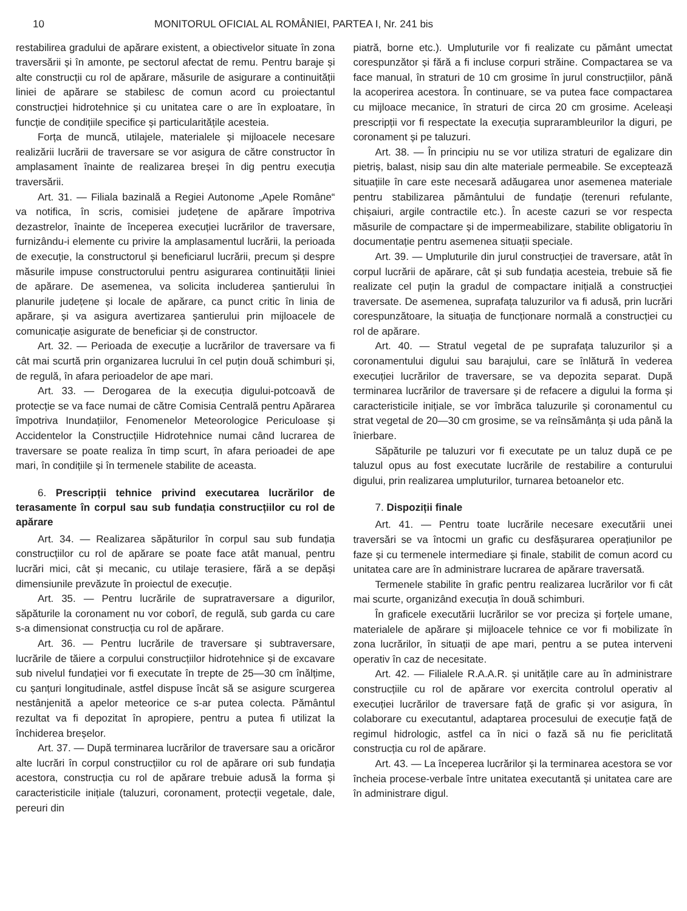10 MONITORUL OFICIAL AL ROMÂNIEI, PARTEA I, Nr. 241 bis
restabilirea gradului de apărare existent, a obiectivelor situate în zona traversării și în amonte, pe sectorul afectat de remu. Pentru baraje și alte construcții cu rol de apărare, măsurile de asigurare a continuității liniei de apărare se stabilesc de comun acord cu proiectantul construcției hidrotehnice și cu unitatea care o are în exploatare, în funcție de condițiile specifice și particularitățile acesteia.
Forța de muncă, utilajele, materialele și mijloacele necesare realizării lucrării de traversare se vor asigura de către constructor în amplasament înainte de realizarea breșei în dig pentru execuția traversării.
Art. 31. — Filiala bazinală a Regiei Autonome „Apele Române“ va notifica, în scris, comisiei județene de apărare împotriva dezastrelor, înainte de începerea execuției lucrărilor de traversare, furnizându-i elemente cu privire la amplasamentul lucrării, la perioada de execuție, la constructorul și beneficiarul lucrării, precum și despre măsurile impuse constructorului pentru asigurarea continuității liniei de apărare. De asemenea, va solicita includerea șantierului în planurile județene și locale de apărare, ca punct critic în linia de apărare, și va asigura avertizarea șantierului prin mijloacele de comunicație asigurate de beneficiar și de constructor.
Art. 32. — Perioada de execuție a lucrărilor de traversare va fi cât mai scurtă prin organizarea lucrului în cel puțin două schimburi și, de regulă, în afara perioadelor de ape mari.
Art. 33. — Derogarea de la execuția digului-potcoavă de protecție se va face numai de către Comisia Centrală pentru Apărarea împotriva Inundațiilor, Fenomenelor Meteorologice Periculoase și Accidentelor la Construcțiile Hidrotehnice numai când lucrarea de traversare se poate realiza în timp scurt, în afara perioadei de ape mari, în condițiile și în termenele stabilite de aceasta.
6. Prescripții tehnice privind executarea lucrărilor de terasamente în corpul sau sub fundația construcțiilor cu rol de apărare
Art. 34. — Realizarea săpăturilor în corpul sau sub fundația construcțiilor cu rol de apărare se poate face atât manual, pentru lucrări mici, cât și mecanic, cu utilaje terasiere, fără a se depăși dimensiunile prevăzute în proiectul de execuție.
Art. 35. — Pentru lucrările de supratraversare a digurilor, săpăturile la coronament nu vor coborî, de regulă, sub garda cu care s-a dimensionat construcția cu rol de apărare.
Art. 36. — Pentru lucrările de traversare și subtraversare, lucrările de tăiere a corpului construcțiilor hidrotehnice și de excavare sub nivelul fundației vor fi executate în trepte de 25—30 cm înălțime, cu șanțuri longitudinale, astfel dispuse încât să se asigure scurgerea nestânjenită a apelor meteorice ce s-ar putea colecta. Pământul rezultat va fi depozitat în apropiere, pentru a putea fi utilizat la închiderea breșelor.
Art. 37. — După terminarea lucrărilor de traversare sau a oricăror alte lucrări în corpul construcțiilor cu rol de apărare ori sub fundația acestora, construcția cu rol de apărare trebuie adusă la forma și caracteristicile inițiale (taluzuri, coronament, protecții vegetale, dale, pereuri din
piatră, borne etc.). Umpluturile vor fi realizate cu pământ umectat corespunzător și fără a fi incluse corpuri străine. Compactarea se va face manual, în straturi de 10 cm grosime în jurul construcțiilor, până la acoperirea acestora. În continuare, se va putea face compactarea cu mijloace mecanice, în straturi de circa 20 cm grosime. Aceleași prescripții vor fi respectate la execuția suprarambleurilor la diguri, pe coronament și pe taluzuri.
Art. 38. — În principiu nu se vor utiliza straturi de egalizare din pietriș, balast, nisip sau din alte materiale permeabile. Se exceptează situațiile în care este necesară adăugarea unor asemenea materiale pentru stabilizarea pământului de fundație (terenuri refulante, chișaiuri, argile contractile etc.). În aceste cazuri se vor respecta măsurile de compactare și de impermeabilizare, stabilite obligatoriu în documentație pentru asemenea situații speciale.
Art. 39. — Umpluturile din jurul construcției de traversare, atât în corpul lucrării de apărare, cât și sub fundația acesteia, trebuie să fie realizate cel puțin la gradul de compactare inițială a construcției traversate. De asemenea, suprafața taluzurilor va fi adusă, prin lucrări corespunzătoare, la situația de funcționare normală a construcției cu rol de apărare.
Art. 40. — Stratul vegetal de pe suprafața taluzurilor și a coronamentului digului sau barajului, care se înlătură în vederea execuției lucrărilor de traversare, se va depozita separat. După terminarea lucrărilor de traversare și de refacere a digului la forma și caracteristicile inițiale, se vor îmbrăca taluzurile și coronamentul cu strat vegetal de 20—30 cm grosime, se va reînsămânța și uda până la înierbare.
Săpăturile pe taluzuri vor fi executate pe un taluz după ce pe taluzul opus au fost executate lucrările de restabilire a conturului digului, prin realizarea umpluturilor, turnarea betoanelor etc.
7. Dispoziții finale
Art. 41. — Pentru toate lucrările necesare executării unei traversări se va întocmi un grafic cu desfășurarea operațiunilor pe faze și cu termenele intermediare și finale, stabilit de comun acord cu unitatea care are în administrare lucrarea de apărare traversată.
Termenele stabilite în grafic pentru realizarea lucrărilor vor fi cât mai scurte, organizând execuția în două schimburi.
În graficele executării lucrărilor se vor preciza și forțele umane, materialele de apărare și mijloacele tehnice ce vor fi mobilizate în zona lucrărilor, în situații de ape mari, pentru a se putea interveni operativ în caz de necesitate.
Art. 42. — Filialele R.A.A.R. și unitățile care au în administrare construcțiile cu rol de apărare vor exercita controlul operativ al execuției lucrărilor de traversare față de grafic și vor asigura, în colaborare cu executantul, adaptarea procesului de execuție față de regimul hidrologic, astfel ca în nici o fază să nu fie periclitată construcția cu rol de apărare.
Art. 43. — La începerea lucrărilor și la terminarea acestora se vor încheia procese-verbale între unitatea executantă și unitatea care are în administrare digul.